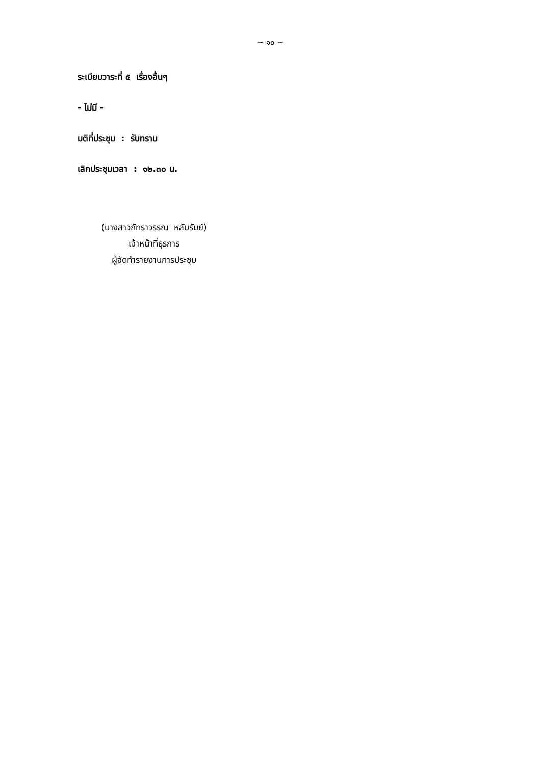~ ๑๐ ~
ระเบียบวาระที่ ๕ เรื่องอื่นๆ
- ไม่มี -
มติที่ประชุม : รับทราบ
เลิกประชุมเวลา : ๑๒.๓๐ น.
(นางสาวภัทราวรรณ หลับรัมย์)
เจ้าหน้าที่ธุรการ
ผู้จัดทำรายงานการประชุม